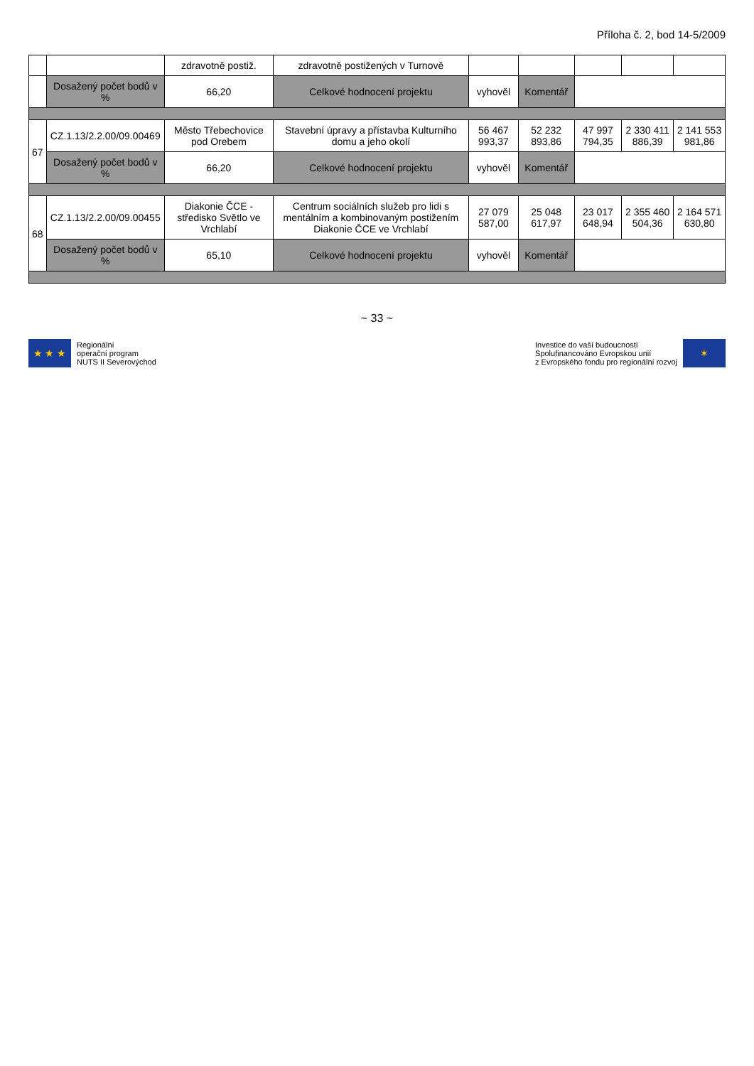Příloha č. 2, bod 14-5/2009
| | | zdravotně postiž. | zdravotně postižených v Turnově | | | | | |
| | Dosažený počet bodů v % | 66,20 | Celkové hodnocení projektu | vyhověl | Komentář | | | |
| 67 | CZ.1.13/2.2.00/09.00469 | Město Třebechovice pod Orebem | Stavební úpravy a přístavba Kulturního domu a jeho okolí | 56 467 993,37 | 52 232 893,86 | 47 997 794,35 | 2 330 411 886,39 | 2 141 553 981,86 |
| | Dosažený počet bodů v % | 66,20 | Celkové hodnocení projektu | vyhověl | Komentář | | | |
| 68 | CZ.1.13/2.2.00/09.00455 | Diakonie ČCE - středisko Světlo ve Vrchlabí | Centrum sociálních služeb pro lidi s mentálním a kombinovaným postižením Diakonie ČCE ve Vrchlabí | 27 079 587,00 | 25 048 617,97 | 23 017 648,94 | 2 355 460 504,36 | 2 164 571 630,80 |
| | Dosažený počet bodů v % | 65,10 | Celkové hodnocení projektu | vyhověl | Komentář | | | |
~ 33 ~
★ ★ ★
Regionální
operační program
NUTS II Severovýchod
Investice do vaší budoucnosti
Spolufinancováno Evropskou unií
z Evropského fondu pro regionální rozvoj
✶